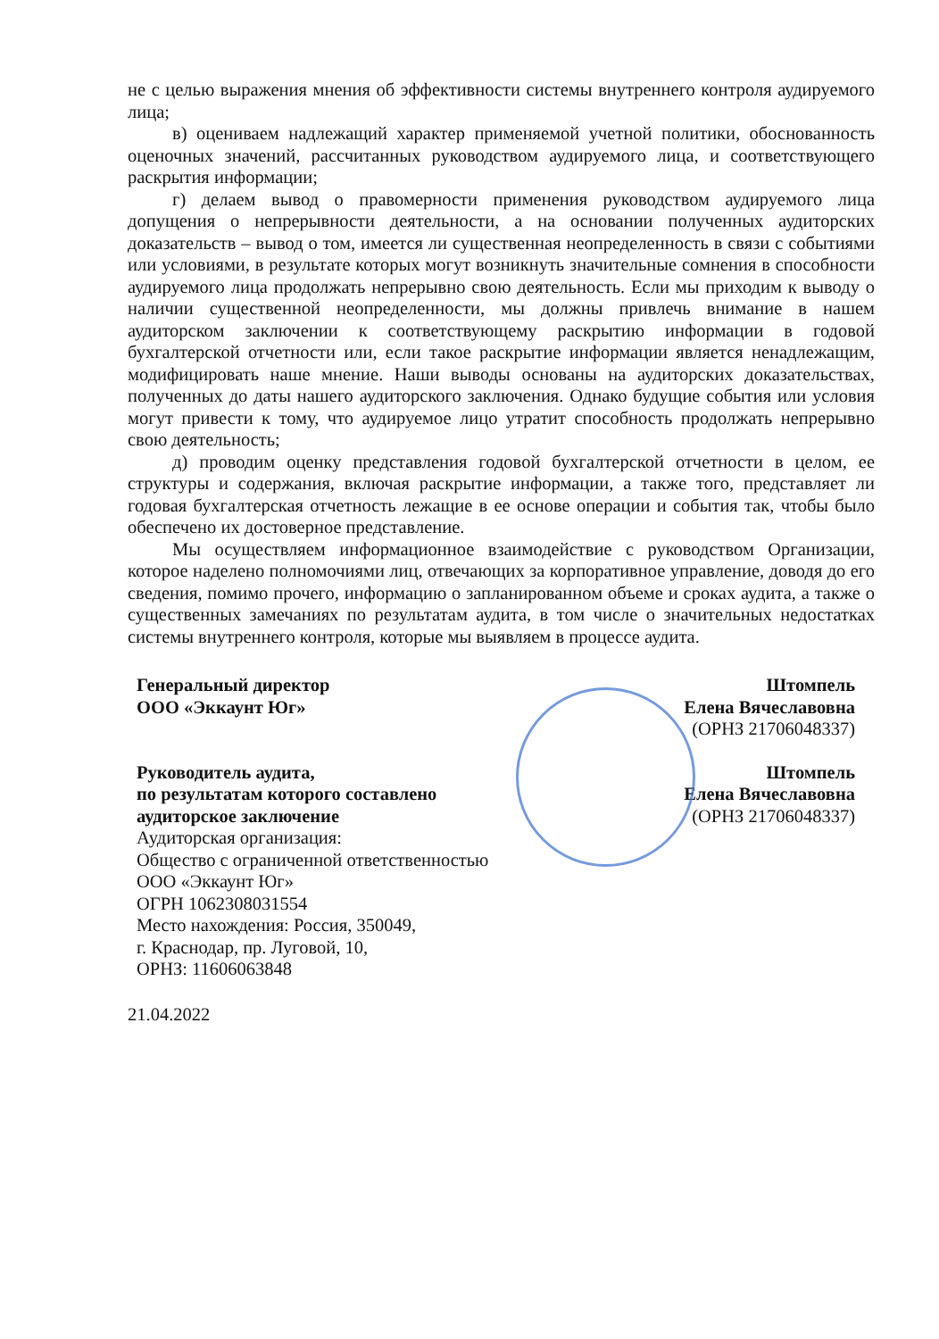не с целью выражения мнения об эффективности системы внутреннего контроля аудируемого лица;
в) оцениваем надлежащий характер применяемой учетной политики, обоснованность оценочных значений, рассчитанных руководством аудируемого лица, и соответствующего раскрытия информации;
г) делаем вывод о правомерности применения руководством аудируемого лица допущения о непрерывности деятельности, а на основании полученных аудиторских доказательств – вывод о том, имеется ли существенная неопределенность в связи с событиями или условиями, в результате которых могут возникнуть значительные сомнения в способности аудируемого лица продолжать непрерывно свою деятельность. Если мы приходим к выводу о наличии существенной неопределенности, мы должны привлечь внимание в нашем аудиторском заключении к соответствующему раскрытию информации в годовой бухгалтерской отчетности или, если такое раскрытие информации является ненадлежащим, модифицировать наше мнение. Наши выводы основаны на аудиторских доказательствах, полученных до даты нашего аудиторского заключения. Однако будущие события или условия могут привести к тому, что аудируемое лицо утратит способность продолжать непрерывно свою деятельность;
д) проводим оценку представления годовой бухгалтерской отчетности в целом, ее структуры и содержания, включая раскрытие информации, а также того, представляет ли годовая бухгалтерская отчетность лежащие в ее основе операции и события так, чтобы было обеспечено их достоверное представление.
Мы осуществляем информационное взаимодействие с руководством Организации, которое наделено полномочиями лиц, отвечающих за корпоративное управление, доводя до его сведения, помимо прочего, информацию о запланированном объеме и сроках аудита, а также о существенных замечаниях по результатам аудита, в том числе о значительных недостатках системы внутреннего контроля, которые мы выявляем в процессе аудита.
Генеральный директор
ООО «Эккаунт Юг»
Штомпель
Елена Вячеславовна
(ОРНЗ 21706048337)
Руководитель аудита,
по результатам которого составлено
аудиторское заключение
Аудиторская организация:
Общество с ограниченной ответственностью
ООО «Эккаунт Юг»
ОГРН 1062308031554
Место нахождения: Россия, 350049,
г. Краснодар, пр. Луговой, 10,
ОРНЗ: 11606063848
Штомпель
Елена Вячеславовна
(ОРНЗ 21706048337)
21.04.2022